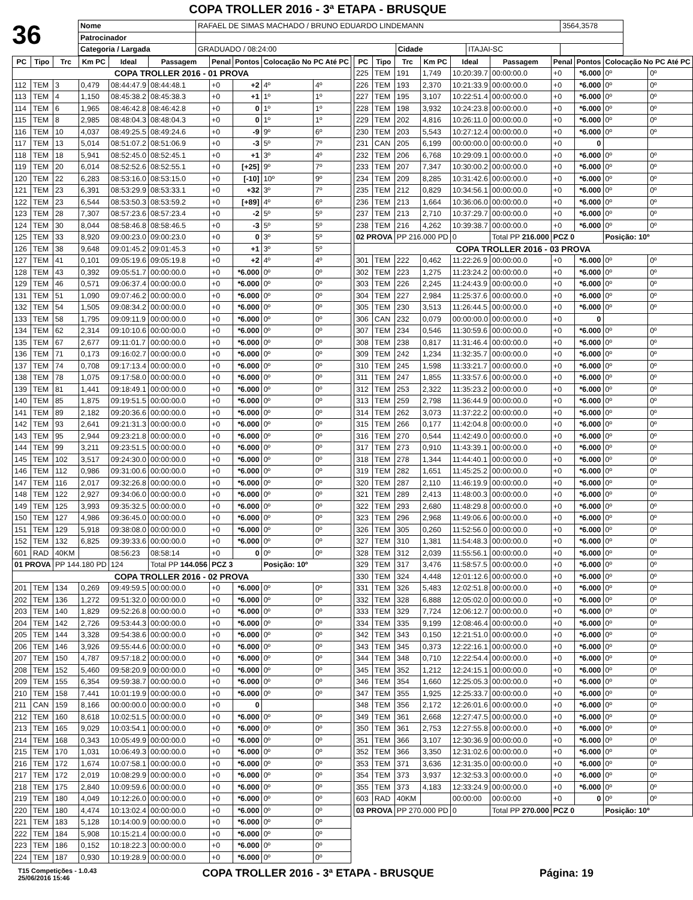COPA TROLLER 2016 - 3ª ETAPA - BRUSQUE
36
| Nome | RAFAEL DE SIMAS MACHADO / BRUNO EDUARDO LINDEMANN | | | | 3564,3578 |
| Patrocinador | | | | | |
| Categoria / Largada | GRADUADO / 08:24:00 | Cidade | ITAJAI-SC | | |
| PC | Tipo | Trc | Km PC | Ideal | Passagem | Penal | Pontos | Colocação No PC Até PC | |
| --- | --- | --- | --- | --- | --- | --- | --- | --- | --- |
| COPA TROLLER 2016 - 01 PROVA | | | | | | | | | |
| 112 | TEM | 3 | 0,479 | 08:44:47.9 | 08:44:48.1 | +0 | +2 | 4º | 4º |
| 113 | TEM | 4 | 1,150 | 08:45:38.2 | 08:45:38.3 | +0 | +1 | 1º | 1º |
| 114 | TEM | 6 | 1,965 | 08:46:42.8 | 08:46:42.8 | +0 | 0 | 1º | 1º |
| 115 | TEM | 8 | 2,985 | 08:48:04.3 | 08:48:04.3 | +0 | 0 | 1º | 1º |
| 116 | TEM | 10 | 4,037 | 08:49:25.5 | 08:49:24.6 | +0 | -9 | 9º | 6º |
| 117 | TEM | 13 | 5,014 | 08:51:07.2 | 08:51:06.9 | +0 | -3 | 5º | 7º |
| 118 | TEM | 18 | 5,941 | 08:52:45.0 | 08:52:45.1 | +0 | +1 | 3º | 4º |
| 119 | TEM | 20 | 6,014 | 08:52:52.6 | 08:52:55.1 | +0 | [+25] | 9º | 7º |
| 120 | TEM | 22 | 6,283 | 08:53:16.0 | 08:53:15.0 | +0 | [-10] | 10º | 9º |
| 121 | TEM | 23 | 6,391 | 08:53:29.9 | 08:53:33.1 | +0 | +32 | 3º | 7º |
| 122 | TEM | 23 | 6,544 | 08:53:50.3 | 08:53:59.2 | +0 | [+89] | 4º | 6º |
| 123 | TEM | 28 | 7,307 | 08:57:23.6 | 08:57:23.4 | +0 | -2 | 5º | 5º |
| 124 | TEM | 30 | 8,044 | 08:58:46.8 | 08:58:46.5 | +0 | -3 | 5º | 5º |
| 125 | TEM | 33 | 8,920 | 09:00:23.0 | 09:00:23.0 | +0 | 0 | 3º | 5º |
| 126 | TEM | 38 | 9,648 | 09:01:45.2 | 09:01:45.3 | +0 | +1 | 3º | 5º |
| 127 | TEM | 41 | 0,101 | 09:05:19.6 | 09:05:19.8 | +0 | +2 | 4º | 4º |
| 128 | TEM | 43 | 0,392 | 09:05:51.7 | 00:00:00.0 | +0 | *6.000 | 0º | 0º |
| 129 | TEM | 46 | 0,571 | 09:06:37.4 | 00:00:00.0 | +0 | *6.000 | 0º | 0º |
| 131 | TEM | 51 | 1,090 | 09:07:46.2 | 00:00:00.0 | +0 | *6.000 | 0º | 0º |
| 132 | TEM | 54 | 1,505 | 09:08:34.2 | 00:00:00.0 | +0 | *6.000 | 0º | 0º |
| 133 | TEM | 58 | 1,795 | 09:09:11.9 | 00:00:00.0 | +0 | *6.000 | 0º | 0º |
| 134 | TEM | 62 | 2,314 | 09:10:10.6 | 00:00:00.0 | +0 | *6.000 | 0º | 0º |
| 135 | TEM | 67 | 2,677 | 09:11:01.7 | 00:00:00.0 | +0 | *6.000 | 0º | 0º |
| 136 | TEM | 71 | 0,173 | 09:16:02.7 | 00:00:00.0 | +0 | *6.000 | 0º | 0º |
| 137 | TEM | 74 | 0,708 | 09:17:13.4 | 00:00:00.0 | +0 | *6.000 | 0º | 0º |
| 138 | TEM | 78 | 1,075 | 09:17:58.0 | 00:00:00.0 | +0 | *6.000 | 0º | 0º |
| 139 | TEM | 81 | 1,441 | 09:18:49.1 | 00:00:00.0 | +0 | *6.000 | 0º | 0º |
| 140 | TEM | 85 | 1,875 | 09:19:51.5 | 00:00:00.0 | +0 | *6.000 | 0º | 0º |
| 141 | TEM | 89 | 2,182 | 09:20:36.6 | 00:00:00.0 | +0 | *6.000 | 0º | 0º |
| 142 | TEM | 93 | 2,641 | 09:21:31.3 | 00:00:00.0 | +0 | *6.000 | 0º | 0º |
| 143 | TEM | 95 | 2,944 | 09:23:21.8 | 00:00:00.0 | +0 | *6.000 | 0º | 0º |
| 144 | TEM | 99 | 3,211 | 09:23:51.5 | 00:00:00.0 | +0 | *6.000 | 0º | 0º |
| 145 | TEM | 102 | 3,517 | 09:24:30.0 | 00:00:00.0 | +0 | *6.000 | 0º | 0º |
| 146 | TEM | 112 | 0,986 | 09:31:00.6 | 00:00:00.0 | +0 | *6.000 | 0º | 0º |
| 147 | TEM | 116 | 2,017 | 09:32:26.8 | 00:00:00.0 | +0 | *6.000 | 0º | 0º |
| 148 | TEM | 122 | 2,927 | 09:34:06.0 | 00:00:00.0 | +0 | *6.000 | 0º | 0º |
| 149 | TEM | 125 | 3,993 | 09:35:32.5 | 00:00:00.0 | +0 | *6.000 | 0º | 0º |
| 150 | TEM | 127 | 4,986 | 09:36:45.0 | 00:00:00.0 | +0 | *6.000 | 0º | 0º |
| 151 | TEM | 129 | 5,918 | 09:38:08.0 | 00:00:00.0 | +0 | *6.000 | 0º | 0º |
| 152 | TEM | 132 | 6,825 | 09:39:33.6 | 00:00:00.0 | +0 | *6.000 | 0º | 0º |
| 601 | RAD | 40KM | | 08:56:23 | 08:58:14 | +0 | 0 | 0º | 0º |
| 01 PROVA | | PP 144.180 PD | | 124 | Total PP 144.056 | PCZ 3 | | Posição: 10º | |
| COPA TROLLER 2016 - 02 PROVA | | | | | | | | | |
| 201 | TEM | 134 | 0,269 | 09:49:59.5 | 00:00:00.0 | +0 | *6.000 | 0º | 0º |
| 202 | TEM | 136 | 1,272 | 09:51:32.0 | 00:00:00.0 | +0 | *6.000 | 0º | 0º |
| 203 | TEM | 140 | 1,829 | 09:52:26.8 | 00:00:00.0 | +0 | *6.000 | 0º | 0º |
| 204 | TEM | 142 | 2,726 | 09:53:44.3 | 00:00:00.0 | +0 | *6.000 | 0º | 0º |
| 205 | TEM | 144 | 3,328 | 09:54:38.6 | 00:00:00.0 | +0 | *6.000 | 0º | 0º |
| 206 | TEM | 146 | 3,926 | 09:55:44.6 | 00:00:00.0 | +0 | *6.000 | 0º | 0º |
| 207 | TEM | 150 | 4,787 | 09:57:18.2 | 00:00:00.0 | +0 | *6.000 | 0º | 0º |
| 208 | TEM | 152 | 5,460 | 09:58:20.9 | 00:00:00.0 | +0 | *6.000 | 0º | 0º |
| 209 | TEM | 155 | 6,354 | 09:59:38.7 | 00:00:00.0 | +0 | *6.000 | 0º | 0º |
| 210 | TEM | 158 | 7,441 | 10:01:19.9 | 00:00:00.0 | +0 | *6.000 | 0º | 0º |
| 211 | CAN | 159 | 8,166 | 00:00:00.0 | 00:00:00.0 | +0 | 0 | | |
| 212 | TEM | 160 | 8,618 | 10:02:51.5 | 00:00:00.0 | +0 | *6.000 | 0º | 0º |
| 213 | TEM | 165 | 9,029 | 10:03:54.1 | 00:00:00.0 | +0 | *6.000 | 0º | 0º |
| 214 | TEM | 168 | 0,343 | 10:05:49.9 | 00:00:00.0 | +0 | *6.000 | 0º | 0º |
| 215 | TEM | 170 | 1,031 | 10:06:49.3 | 00:00:00.0 | +0 | *6.000 | 0º | 0º |
| 216 | TEM | 172 | 1,674 | 10:07:58.1 | 00:00:00.0 | +0 | *6.000 | 0º | 0º |
| 217 | TEM | 172 | 2,019 | 10:08:29.9 | 00:00:00.0 | +0 | *6.000 | 0º | 0º |
| 218 | TEM | 175 | 2,840 | 10:09:59.6 | 00:00:00.0 | +0 | *6.000 | 0º | 0º |
| 219 | TEM | 180 | 4,049 | 10:12:26.0 | 00:00:00.0 | +0 | *6.000 | 0º | 0º |
| 220 | TEM | 180 | 4,474 | 10:13:02.4 | 00:00:00.0 | +0 | *6.000 | 0º | 0º |
| 221 | TEM | 183 | 5,128 | 10:14:00.9 | 00:00:00.0 | +0 | *6.000 | 0º | 0º |
| 222 | TEM | 184 | 5,908 | 10:15:21.4 | 00:00:00.0 | +0 | *6.000 | 0º | 0º |
| 223 | TEM | 186 | 0,152 | 10:18:22.3 | 00:00:00.0 | +0 | *6.000 | 0º | 0º |
| 224 | TEM | 187 | 0,930 | 10:19:28.9 | 00:00:00.0 | +0 | *6.000 | 0º | 0º |
| PC | Tipo | Trc | Km PC | Ideal | Passagem | Penal | Pontos | Colocação No PC Até PC | |
| --- | --- | --- | --- | --- | --- | --- | --- | --- | --- |
| 225 | TEM | 191 | 1,749 | 10:20:39.7 | 00:00:00.0 | +0 | *6.000 | 0º | 0º |
| 226 | TEM | 193 | 2,370 | 10:21:33.9 | 00:00:00.0 | +0 | *6.000 | 0º | 0º |
| 227 | TEM | 195 | 3,107 | 10:22:51.4 | 00:00:00.0 | +0 | *6.000 | 0º | 0º |
| 228 | TEM | 198 | 3,932 | 10:24:23.8 | 00:00:00.0 | +0 | *6.000 | 0º | 0º |
| 229 | TEM | 202 | 4,816 | 10:26:11.0 | 00:00:00.0 | +0 | *6.000 | 0º | 0º |
| 230 | TEM | 203 | 5,543 | 10:27:12.4 | 00:00:00.0 | +0 | *6.000 | 0º | 0º |
| 231 | CAN | 205 | 6,199 | 00:00:00.0 | 00:00:00.0 | +0 | 0 | | |
| 232 | TEM | 206 | 6,768 | 10:29:09.1 | 00:00:00.0 | +0 | *6.000 | 0º | 0º |
| 233 | TEM | 207 | 7,347 | 10:30:00.2 | 00:00:00.0 | +0 | *6.000 | 0º | 0º |
| 234 | TEM | 209 | 8,285 | 10:31:42.6 | 00:00:00.0 | +0 | *6.000 | 0º | 0º |
| 235 | TEM | 212 | 0,829 | 10:34:56.1 | 00:00:00.0 | +0 | *6.000 | 0º | 0º |
| 236 | TEM | 213 | 1,664 | 10:36:06.0 | 00:00:00.0 | +0 | *6.000 | 0º | 0º |
| 237 | TEM | 213 | 2,710 | 10:37:29.7 | 00:00:00.0 | +0 | *6.000 | 0º | 0º |
| 238 | TEM | 216 | 4,262 | 10:39:38.7 | 00:00:00.0 | +0 | *6.000 | 0º | 0º |
| 02 PROVA | | PP 216.000 PD | | 0 | Total PP 216.000 | PCZ 0 | | Posição: 10º | |
| COPA TROLLER 2016 - 03 PROVA | | | | | | | | | |
| 301 | TEM | 222 | 0,462 | 11:22:26.9 | 00:00:00.0 | +0 | *6.000 | 0º | 0º |
| 302 | TEM | 223 | 1,275 | 11:23:24.2 | 00:00:00.0 | +0 | *6.000 | 0º | 0º |
| 303 | TEM | 226 | 2,245 | 11:24:43.9 | 00:00:00.0 | +0 | *6.000 | 0º | 0º |
| 304 | TEM | 227 | 2,984 | 11:25:37.6 | 00:00:00.0 | +0 | *6.000 | 0º | 0º |
| 305 | TEM | 230 | 3,513 | 11:26:44.5 | 00:00:00.0 | +0 | *6.000 | 0º | 0º |
| 306 | CAN | 232 | 0,079 | 00:00:00.0 | 00:00:00.0 | +0 | 0 | | |
| 307 | TEM | 234 | 0,546 | 11:30:59.6 | 00:00:00.0 | +0 | *6.000 | 0º | 0º |
| 308 | TEM | 238 | 0,817 | 11:31:46.4 | 00:00:00.0 | +0 | *6.000 | 0º | 0º |
| 309 | TEM | 242 | 1,234 | 11:32:35.7 | 00:00:00.0 | +0 | *6.000 | 0º | 0º |
| 310 | TEM | 245 | 1,598 | 11:33:21.7 | 00:00:00.0 | +0 | *6.000 | 0º | 0º |
| 311 | TEM | 247 | 1,855 | 11:33:57.6 | 00:00:00.0 | +0 | *6.000 | 0º | 0º |
| 312 | TEM | 253 | 2,322 | 11:35:23.2 | 00:00:00.0 | +0 | *6.000 | 0º | 0º |
| 313 | TEM | 259 | 2,798 | 11:36:44.9 | 00:00:00.0 | +0 | *6.000 | 0º | 0º |
| 314 | TEM | 262 | 3,073 | 11:37:22.2 | 00:00:00.0 | +0 | *6.000 | 0º | 0º |
| 315 | TEM | 266 | 0,177 | 11:42:04.8 | 00:00:00.0 | +0 | *6.000 | 0º | 0º |
| 316 | TEM | 270 | 0,544 | 11:42:49.0 | 00:00:00.0 | +0 | *6.000 | 0º | 0º |
| 317 | TEM | 273 | 0,910 | 11:43:39.1 | 00:00:00.0 | +0 | *6.000 | 0º | 0º |
| 318 | TEM | 278 | 1,344 | 11:44:40.1 | 00:00:00.0 | +0 | *6.000 | 0º | 0º |
| 319 | TEM | 282 | 1,651 | 11:45:25.2 | 00:00:00.0 | +0 | *6.000 | 0º | 0º |
| 320 | TEM | 287 | 2,110 | 11:46:19.9 | 00:00:00.0 | +0 | *6.000 | 0º | 0º |
| 321 | TEM | 289 | 2,413 | 11:48:00.3 | 00:00:00.0 | +0 | *6.000 | 0º | 0º |
| 322 | TEM | 293 | 2,680 | 11:48:29.8 | 00:00:00.0 | +0 | *6.000 | 0º | 0º |
| 323 | TEM | 296 | 2,968 | 11:49:06.6 | 00:00:00.0 | +0 | *6.000 | 0º | 0º |
| 326 | TEM | 305 | 0,260 | 11:52:56.0 | 00:00:00.0 | +0 | *6.000 | 0º | 0º |
| 327 | TEM | 310 | 1,381 | 11:54:48.3 | 00:00:00.0 | +0 | *6.000 | 0º | 0º |
| 328 | TEM | 312 | 2,039 | 11:55:56.1 | 00:00:00.0 | +0 | *6.000 | 0º | 0º |
| 329 | TEM | 317 | 3,476 | 11:58:57.5 | 00:00:00.0 | +0 | *6.000 | 0º | 0º |
| 330 | TEM | 324 | 4,448 | 12:01:12.6 | 00:00:00.0 | +0 | *6.000 | 0º | 0º |
| 331 | TEM | 326 | 5,483 | 12:02:51.8 | 00:00:00.0 | +0 | *6.000 | 0º | 0º |
| 332 | TEM | 328 | 6,888 | 12:05:02.0 | 00:00:00.0 | +0 | *6.000 | 0º | 0º |
| 333 | TEM | 329 | 7,724 | 12:06:12.7 | 00:00:00.0 | +0 | *6.000 | 0º | 0º |
| 334 | TEM | 335 | 9,199 | 12:08:46.4 | 00:00:00.0 | +0 | *6.000 | 0º | 0º |
| 342 | TEM | 343 | 0,150 | 12:21:51.0 | 00:00:00.0 | +0 | *6.000 | 0º | 0º |
| 343 | TEM | 345 | 0,373 | 12:22:16.1 | 00:00:00.0 | +0 | *6.000 | 0º | 0º |
| 344 | TEM | 348 | 0,710 | 12:22:54.4 | 00:00:00.0 | +0 | *6.000 | 0º | 0º |
| 345 | TEM | 352 | 1,212 | 12:24:15.1 | 00:00:00.0 | +0 | *6.000 | 0º | 0º |
| 346 | TEM | 354 | 1,660 | 12:25:05.3 | 00:00:00.0 | +0 | *6.000 | 0º | 0º |
| 347 | TEM | 355 | 1,925 | 12:25:33.7 | 00:00:00.0 | +0 | *6.000 | 0º | 0º |
| 348 | TEM | 356 | 2,172 | 12:26:01.6 | 00:00:00.0 | +0 | *6.000 | 0º | 0º |
| 349 | TEM | 361 | 2,668 | 12:27:47.5 | 00:00:00.0 | +0 | *6.000 | 0º | 0º |
| 350 | TEM | 361 | 2,753 | 12:27:55.8 | 00:00:00.0 | +0 | *6.000 | 0º | 0º |
| 351 | TEM | 366 | 3,107 | 12:30:36.9 | 00:00:00.0 | +0 | *6.000 | 0º | 0º |
| 352 | TEM | 366 | 3,350 | 12:31:02.6 | 00:00:00.0 | +0 | *6.000 | 0º | 0º |
| 353 | TEM | 371 | 3,636 | 12:31:35.0 | 00:00:00.0 | +0 | *6.000 | 0º | 0º |
| 354 | TEM | 373 | 3,937 | 12:32:53.3 | 00:00:00.0 | +0 | *6.000 | 0º | 0º |
| 355 | TEM | 373 | 4,183 | 12:33:24.9 | 00:00:00.0 | +0 | *6.000 | 0º | 0º |
| 603 | RAD | 40KM | | 00:00:00 | 00:00:00 | +0 | 0 | 0º | 0º |
| 03 PROVA | | PP 270.000 PD | | 0 | Total PP 270.000 | PCZ 0 | | Posição: 10º | |
T15 Competições - 1.0.43
25/06/2016 15:46
COPA TROLLER 2016 - 3ª ETAPA - BRUSQUE
Página: 19